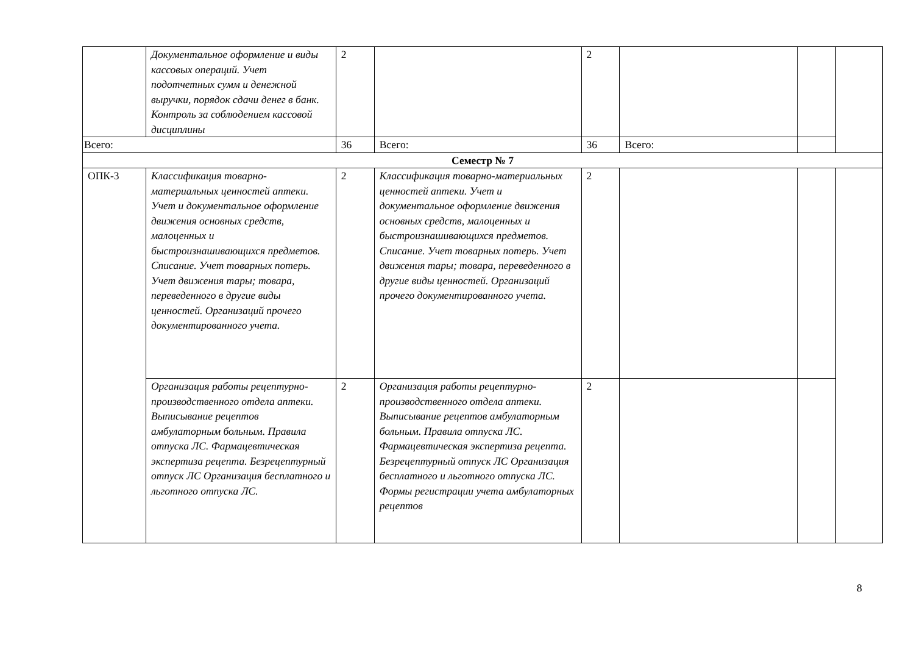| | Документальное оформление и виды кассовых операций. Учет подотчетных сумм и денежной выручки, порядок сдачи денег в банк. Контроль за соблюдением кассовой дисциплины | 2 | | 2 | | | |
| Всего: | | 36 | Всего: | 36 | Всего: | | |
| Семестр № 7 | | | | | | | |
| ОПК-3 | Классификация товарно-материальных ценностей аптеки. Учет и документальное оформление движения основных средств, малоценных и быстроизнашивающихся предметов. Списание. Учет товарных потерь. Учет движения тары; товара, переведенного в другие виды ценностей. Организаций прочего документированного учета. | 2 | Классификация товарно-материальных ценностей аптеки. Учет и документальное оформление движения основных средств, малоценных и быстроизнашивающихся предметов. Списание. Учет товарных потерь. Учет движения тары; товара, переведенного в другие виды ценностей. Организаций прочего документированного учета. | 2 | | | |
| | Организация работы рецептурно-производственного отдела аптеки. Выписывание рецептов амбулаторным больным. Правила отпуска ЛС. Фармацевтическая экспертиза рецепта. Безрецептурный отпуск ЛС Организация бесплатного и льготного отпуска ЛС. | 2 | Организация работы рецептурно-производственного отдела аптеки. Выписывание рецептов амбулаторным больным. Правила отпуска ЛС. Фармацевтическая экспертиза рецепта. Безрецептурный отпуск ЛС Организация бесплатного и льготного отпуска ЛС. Формы регистрации учета амбулаторных рецептов | 2 | | | |
8